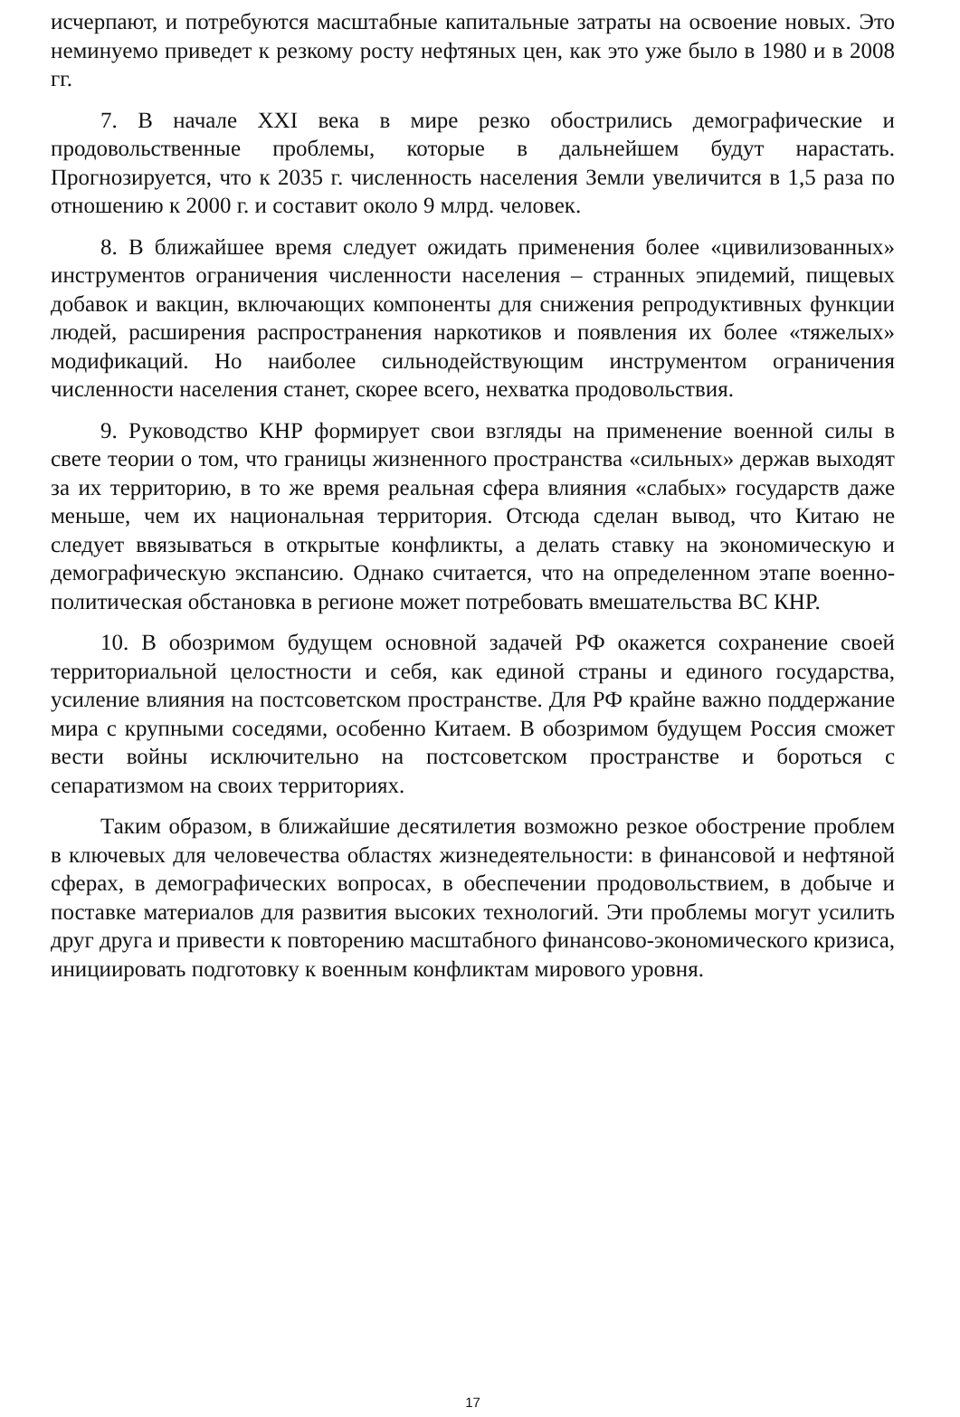исчерпают, и потребуются масштабные капитальные затраты на освоение новых. Это неминуемо приведет к резкому росту нефтяных цен, как это уже было в 1980 и в 2008 гг.
7. В начале XXI века в мире резко обострились демографические и продовольственные проблемы, которые в дальнейшем будут нарастать. Прогнозируется, что к 2035 г. численность населения Земли увеличится в 1,5 раза по отношению к 2000 г. и составит около 9 млрд. человек.
8. В ближайшее время следует ожидать применения более «цивилизованных» инструментов ограничения численности населения – странных эпидемий, пищевых добавок и вакцин, включающих компоненты для снижения репродуктивных функции людей, расширения распространения наркотиков и появления их более «тяжелых» модификаций. Но наиболее сильнодействующим инструментом ограничения численности населения станет, скорее всего, нехватка продовольствия.
9. Руководство КНР формирует свои взгляды на применение военной силы в свете теории о том, что границы жизненного пространства «сильных» держав выходят за их территорию, в то же время реальная сфера влияния «слабых» государств даже меньше, чем их национальная территория. Отсюда сделан вывод, что Китаю не следует ввязываться в открытые конфликты, а делать ставку на экономическую и демографическую экспансию. Однако считается, что на определенном этапе военно-политическая обстановка в регионе может потребовать вмешательства ВС КНР.
10. В обозримом будущем основной задачей РФ окажется сохранение своей территориальной целостности и себя, как единой страны и единого государства, усиление влияния на постсоветском пространстве. Для РФ крайне важно поддержание мира с крупными соседями, особенно Китаем. В обозримом будущем Россия сможет вести войны исключительно на постсоветском пространстве и бороться с сепаратизмом на своих территориях.
Таким образом, в ближайшие десятилетия возможно резкое обострение проблем в ключевых для человечества областях жизнедеятельности: в финансовой и нефтяной сферах, в демографических вопросах, в обеспечении продовольствием, в добыче и поставке материалов для развития высоких технологий. Эти проблемы могут усилить друг друга и привести к повторению масштабного финансово-экономического кризиса, инициировать подготовку к военным конфликтам мирового уровня.
17